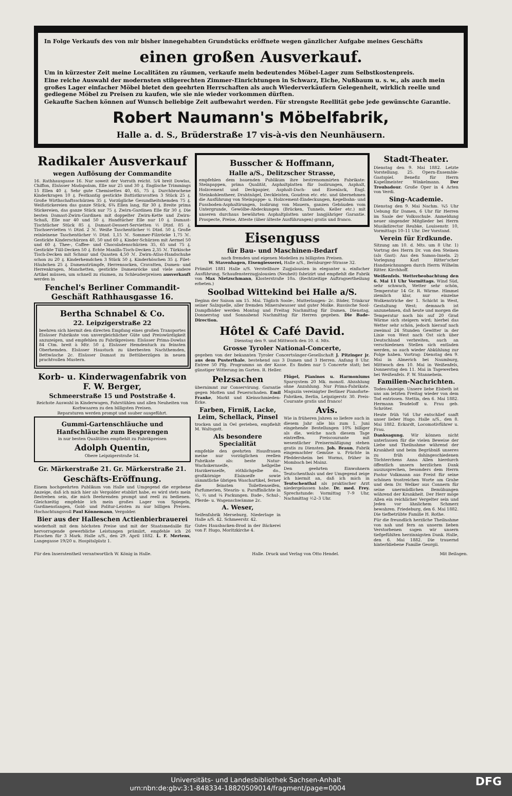In Folge Verkaufs des von mir bisher innegehabten Grundstücks eröffnete wegen gänzlicher Aufgabe meines Geschäfts
einen großen Ausverkauf.
Um in kürzester Zeit meine Localitäten zu räumen, verkaufe mein bedeutendes Möbel-Lager zum Selbstkostenpreis.
Eine reiche Auswahl der modernsten stilgerechten Zimmer-Einrichtungen in Schwarz, Eiche, Nußbaum u. s. w., als auch mein großes Lager einfacher Möbel bietet den geehrten Herrschaften als auch Wiederverkäufern Gelegenheit, wirklich reelle und gediegene Möbel zu Preisen zu kaufen, wie sie nie wieder vorkommen dürften.
Gekaufte Sachen können auf Wunsch beliebige Zeit aufbewahrt werden. Für strengste Reellität gebe jede gewünschte Garantie.
Robert Naumann's Möbelfabrik,
Halle a. d. S., Brüderstraße 17 vis-à-vis den Neunhäusern.
Radikaler Ausverkauf
wegen Auflösung der Commandite
16. Rathhausgasse 16. Nur soweit der Vorrath reicht. 5/4 breit Dowlas, Chiffon, Elsässer Madapolam, Elle nur 25 und 30 ₰. Englische Trimmings 15 Ellen 40 ₰. Sehr gute Chemisettes 40, 65, 75 ₰. Durchbrochene Kinderkragen 10 ₰. Festkantig gestickte Battistkravatten 3 Stück 25 ₰. Große Wirthschaftsschürzen 35 ₰. Vorzügliche Gesundheitshemden 75 ₰. Weißstickereien das ganze Stück, 6¾ Ellen lang, für 30 ₰. Breite prima Stickereien, das ganze Stück nur 75 ₰. Zwirn-Gardinen Elle für 30 ₰. Die besten Damast-Zwirn-Gardinen mit doppelter Zwirn-Kette und Zwirn-Schuß, Elle nur 40 und 50 ₰. Handtücher Elle nur 10 ₰. Damast-Tischtücher Stück 85 ₰. Damast-Dessert-Servietten ½ Dtzd. 85 ₰. Tischservietten ½ Dtzd. 2 ℳ. Weiße Taschentücher ½ Dtzd. 50 ₰. Große reinleinene Taschentücher ½ Dtzd. 1,15 ℳ. Sommer-Filzröcke 1,75 ℳ. Gestickte Kinderschürzen 40, 50 und 60 ₰. Kinder-Schürzen mit Aermel 50 und 60 ₰. Thee-, Caffee- und Chocoladenschürzen 35, 65 und 75 ₰. Gestickte Tüll-Decken 50 ₰. Echte Manilla-Tisch-Decken 2,35 ℳ. Türkische Tisch-Decken mit Schnur und Quasten 4,50 ℳ. Zwirn-Atlas-Handschuhe schon zu 20 ₰. Kinderhemdchen 3 Stück 50 ₰. Kinderhöschen 35 ₰. Filet-Häubchen 25 ₰. Damenstrümpfe, Herrensocken, Cravatten, Damen- und Herrenkragen, Manchetten, gestickte Damenröcke und viele andere Artikel müssen, um schnell zu räumen, zu Schleuderpreisen ausverkauft werden in
Fenchel's Berliner Commandit-Geschäft Rathhausgasse 16.
Bertha Schnabel & Co.
22. Leipzigerstraße 22
beehren sich hiermit den directen Empfang eines großen Transportes Elsässer Fabrikate von unvergleichlicher Güte und Preiswürdigkeit anzuzeigen, und empfehlen zu Fabrikpreisen: Elsässer Prima-Dowlas 84 Ctm. breit à Mtr. 50 ₰. Elsässer Hemdentuch zu feinsten Oberhemden. Elsässer Haustuch zu überbesten Nachthemden, Bettwäsche 2c. Elsässer Damast zu Bettüberzügen in neuen prachtvollen Mustern.
Korb- u. Kinderwagenfabrik von F. W. Berger,
Schmeerstraße 15 und Poststraße 4.
Reichste Auswahl in Kinderwagen, Fahrstühlen und allen Neuheiten von Korbwaaren zu den billigsten Preisen.
Reparaturen werden prompt und sauber ausgeführt.
Gummi-Gartenschläuche und Hanfschläuche zum Besprengen
in nur besten Qualitäten empfiehlt zu Fabrikpreisen
Adolph Quentin,
Obere Leipzigerstraße 54.
Gr. Märkerstraße 21. Gr. Märkerstraße 21.
Geschäfts-Eröffnung.
Einem hochgeehrten Publikum von Halle und Umgegend die ergebene Anzeige, daß ich mich hier als Vergolder etablirt habe, es wird stets mein Bestreben sein, die mich Beehrenden prompt und reell zu bedienen. Gleichzeitig empfehle ich mein großes Lager von Spiegeln, Gardinenstangen, Gold- und Politur-Leisten zu nur billigen Preisen. Hochachtungsvoll Paul Könnemann, Vergolder.
Bier aus der Halleschen Actienbierbrauerei
wiederholt mit dem höchsten Preise und mit der Staatsmedaille für hervorragende gewerbliche Leistungen prämiirt, empfehle ich 26 Flaschen für 3 Mark. Halle a/S., den 29. April 1882. L. F. Mertens, Langegasse 19/20 u. Hospitalplatz 1.
Busscher & Hoffmann,
Halle a/S., Delitzscher Strasse,
empfehlen dem bauenden Publikum ihre bestrenommirten Fabrikate: Steinpappen, prima Qualität, Asphaltplatten für Isolirungen, Asphalt, Holzcement und Deckpapier, Asphalt-Dach- und Eisenlack, Engl. Steinkohlentheer, Drahtnägel, Deckleisten, Goudron etc. etc. und übernehmen die Ausführung von Steinpappe- u. Holzcement-Eindeckungen, Kegelbahn- und Fussboden-Asphaltirungen, Isolirung von Mauern, ganzen Gebäuden vom Untergrunde, Gewölbe-Abdeckungen (Brücken, Tunnels, Keller etc.) mit unseren durchaus bewährten Asphaltplatten unter langjähriger Garantie. Prospecte, Preise, Atteste (über älteste Ausführungen) gratis und franco.
Eisenguss
für Bau- und Maschinen-Bedarf
nach fremden und eigenen Modellen zu billigsten Preisen.
W. Stavenhagen, Eisengiesserei, Halle a/S., Bernburger-Strasse 32.
Prämiirt 1881 Halle a/S. Verstellbare Zugjalousien in eleganter u. einfacher Ausführung, Schaufensterzugjalousien (Neuheit) fabrizirt und empfiehlt die Fabrik von Max Nietzschmann, Klosterstraße 10a. (Rechtzeitige Auftragsertheilung erbeten.)
Soolbad Wittekind bei Halle a/S.
Beginn der Saison am 15. Mai. Täglich Soole-, Mutterlaugen- 2c. Bäder, Trinkcur seiner Salzquelle, aller fremden Mineralwasser und guter Molke. Russische Sool-Dampfbäder werden Montag und Freitag Nachmittag für Damen, Dienstag, Donnerstag und Sonnabend Nachmittag für Herren gegeben. Die Bade-Direction.
Hôtel & Café David.
Dienstag den 9. und Mittwoch den 10. d. Mts.
Grosse Tyroler National-Concerte,
gegeben von der bekannten Tyroler Concertsänger-Gesellschaft J. Pitzinger jr. aus dem Pusterthale, bestehend aus 3 Damen und 3 Herren. Anfang 8 Uhr. Entree 50 Pfg. Programms an der Kasse. Es finden nur 5 Concerte statt; bei günstiger Witterung im Garten. R. Heller.
Pelzsachen
übernimmt zur Conservirung. Garantie gegen Motten und Feuerschaden. Emil Franke, Markt und Kleinschmieden-Ecke.
Farben, Firniß, Lacke, Leim, Schellack, Pinsel
trocken und in Oel gerieben, empfiehlt M. Waltsgott.
Als besondere Specialität
empfehle den geehrten Hausfrauen meine nur vorzüglichen reellen Fabrikate als: beste Natur-Wachskernseife, hellgelbe Harzkernseife, röthlichgelbe do., großkörnige Elainseife sowie sämmtliche übrigen Waschartikel, ferner die feinsten Toilettenseifen, Parfumerien, Stearin- u. Paraffinlichte in ½, ⅓ und ¼ Packungen. Bade-, Schul-, Pferde- u. Wagenschwämme 2c.
A. Weser,
Seifenfabrik Merseburg, Niederlage in Halle a/S. 42. Schmeerstr. 42.
Gutes Hausbacken-Brod in der Bäckerei von F. Hugo, Moritzkirche 4.
Flügel, Pianinos u. Harmoniums Sparsystem 20 Mk. monatl. Abzahlung ohne Anzahlung. Nur Prima-Fabrikate. Magazin vereinigter Berliner Pianoforte-Fabriken, Berlin, Leipzigerstr. 30. Preis-Courante gratis und franco!
Avis.
Wie in früheren Jahren so liefere auch in diesem Jahr alle bis zum 1. Juni eingehende Bestellungen 10% billiger als die, welche nach diesem Tage eintreffen. Preiscourante mit wesentlicher Preisermäßigung stehen gratis zu Diensten. Joh. Braun, Fabrik eingemachter Gemüse u. Früchte in Pfeddersheim bei Worms, früher in Mombach bei Mainz.
Den geehrten Einwohnern Teutschenthals und der Umgegend zeige ich hiermit an, daß ich mich in Teutschenthal als praktischer Arzt niedergelassen habe. Dr. med. Frey. Sprechstunde: Vormittag 7–9 Uhr, Nachmittag ½2–3 Uhr.
Stadt-Theater.
Dienstag den 9. Mai 1882. Letzte Vorstellung. 25. Opern-Ensemble-Gastspiel. Benefiz für Herrn Kapellmeister Winkelmann. Der Troubadour. Große Oper in 4 Acten von Verdi.
Sing-Academie.
Dienstag den 9. Mai Nachm. ¾5 Uhr Uebung für Damen, 6 Uhr für Herren im Saale der Volksschule. Anmeldung neuer singender Mitglieder bei Herrn Musikdirector Reubke, Louisenstr. 10, Vormittags 10–11 Uhr. Der Vorstand.
Verein für Erdkunde.
Sitzung am 10. d. Mts. um 8 Uhr. 1) Vortrag des Herrn Dr. von den Steinen (als Gast): Aus den Samoa-Inseln. 2) Vorlegung Karl Ritter'scher Handzeichnungen durch Herrn Wilhelm Ritter. Kirchhoff.
Weißenfels. Wetterbeobachtung den 6. Mai 11 Uhr Vormittags. Wind Süd, sehr schwach, Wetter sehr schön, Temperatur 14 Gr. R. Wärme. Himmel ziemlich klar, nur einzelne Wolkenstriche der 1. Schicht in West, Gestaltung West; demnach ist anzunehmen, daß heute und morgen die Temperatur noch bis auf 20 Grad Wärme sich steigern wird; hierbei das Wetter sehr schön, jedoch hierauf nach zweimal 24 Stunden Gewitter in der Linie von West nach Ost sich über Deutschland verbreiten, auch an verschiedenen Stellen sich entladen werden, so auch wieder Abkühlung zur Folge haben. Vortrag: Dienstag den 9. Mai in Almerich bei Naumburg, Mittwoch den 10. Mai in Weißenfels, Donnerstag den 11. Mai in Tagewerben bei Weißenfels. F. W. Stannebein.
Familien-Nachrichten.
Todes-Anzeige. Unsere liebe Elsbeth ist uns am letzten Freitag wieder von dem Tod entrissen. Stettin, den 6. Mai 1882. Hermann Teudeloff u. Frau geb. Schröter.
Heute früh ¾6 Uhr entschlief sanft unser lieber Hugo. Halle a/S., den 8. Mai 1882. Eckardt, Locomotivführer u. Frau.
Danksagung. Wir können nicht unterlassen für die vielen Beweise der Liebe und Theilnahme während der Krankheit und beim Begräbniß unseres zu früh dahingeschiedenen Töchterchens Anna Allen hierdurch öffentlich unsern herzlichen Dank auszusprechen, besonders dem Herrn Pastor Volkmann aus Freist für seine schönen trostreichen Worte am Grabe und dem Dr. Welker aus Connern für seine unermüdlichen Bemühungen während der Krankheit. Der Herr möge Allen ein reichlicher Vergelter sein und Jeden vor ähnlichem Schmerz bewahren. Friedeburg, den 6. Mai 1882. Die tiefbetrübte Familie H. Rothe.
Für die freundlich herzliche Theilnahme von nah und fern an unserm lieben Verstorbenen sagen wir unsern tiefgefühlten herzinnigsten Dank. Halle, den 6. Mai 1882. Die trauernd hinterbliebene Familie Georgii.
Für den Inseratentheil verantwortlich W. König in Halle. Halle. Druck und Verlag von Otto Hendel. Mit Beilagen.
Universitäts- und Landesbibliothek Sachsen-Anhalt
urn:nbn:de:gbv:3:1-848334-18820509014/fragment/page=0004 DFG